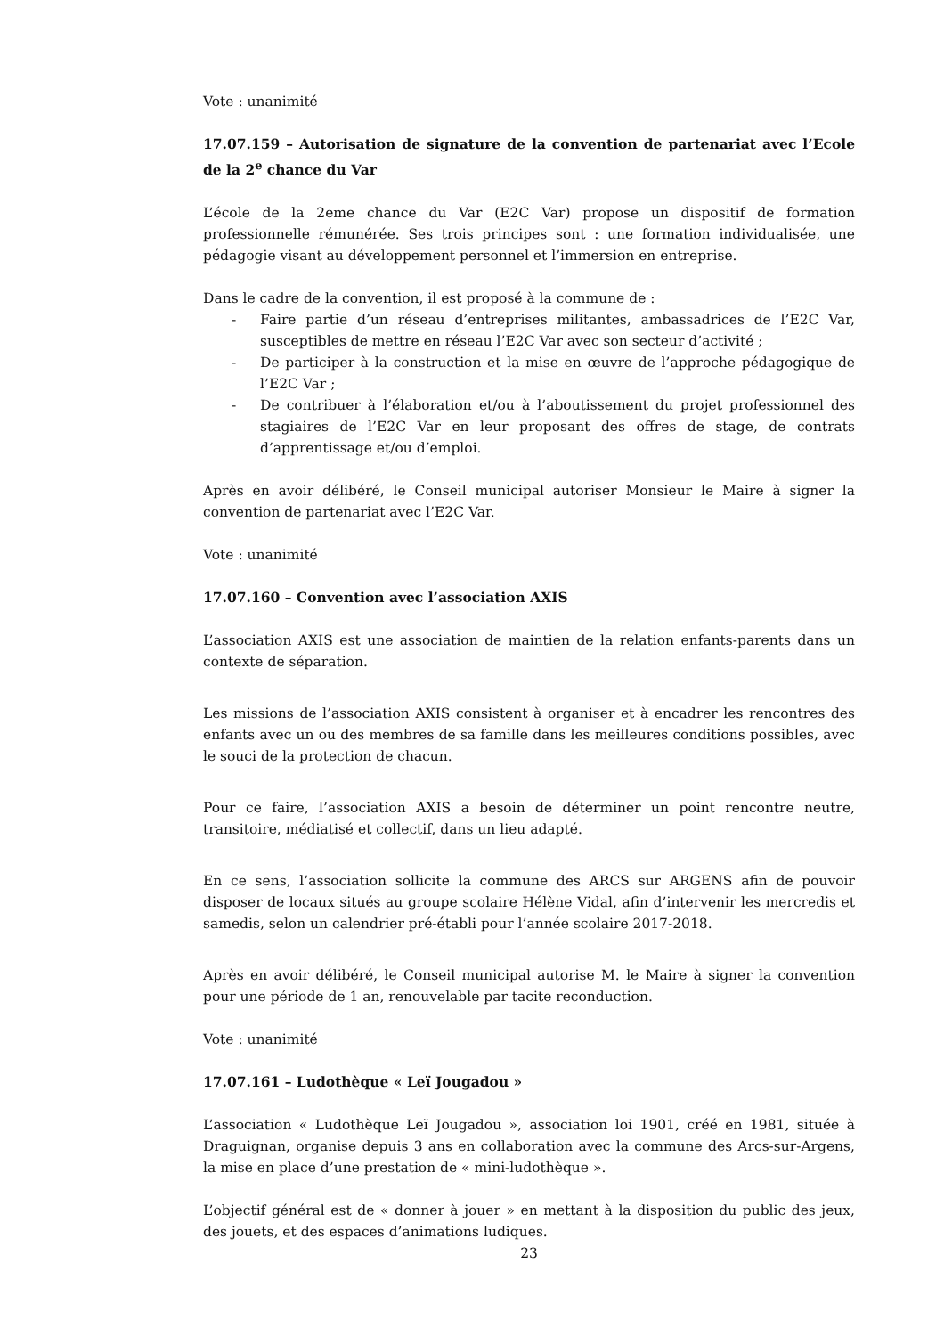Vote : unanimité
17.07.159 – Autorisation de signature de la convention de partenariat avec l’Ecole de la 2<sup>e</sup> chance du Var
L’école de la 2eme chance du Var (E2C Var) propose un dispositif de formation professionnelle rémunérée. Ses trois principes sont : une formation individualisée, une pédagogie visant au développement personnel et l’immersion en entreprise.
Dans le cadre de la convention, il est proposé à la commune de :
- Faire partie d’un réseau d’entreprises militantes, ambassadrices de l’E2C Var, susceptibles de mettre en réseau l’E2C Var avec son secteur d’activité ;
- De participer à la construction et la mise en œuvre de l’approche pédagogique de l’E2C Var ;
- De contribuer à l’élaboration et/ou à l’aboutissement du projet professionnel des stagiaires de l’E2C Var en leur proposant des offres de stage, de contrats d’apprentissage et/ou d’emploi.
Après en avoir délibéré, le Conseil municipal autoriser Monsieur le Maire à signer la convention de partenariat avec l’E2C Var.
Vote : unanimité
17.07.160 – Convention avec l’association AXIS
L’association AXIS est une association de maintien de la relation enfants-parents dans un contexte de séparation.
Les missions de l’association AXIS consistent à organiser et à encadrer les rencontres des enfants avec un ou des membres de sa famille dans les meilleures conditions possibles, avec le souci de la protection de chacun.
Pour ce faire, l’association AXIS a besoin de déterminer un point rencontre neutre, transitoire, médiatisé et collectif, dans un lieu adapté.
En ce sens, l’association sollicite la commune des ARCS sur ARGENS afin de pouvoir disposer de locaux situés au groupe scolaire Hélène Vidal, afin d’intervenir les mercredis et samedis, selon un calendrier pré-établi pour l’année scolaire 2017-2018.
Après en avoir délibéré, le Conseil municipal autorise M. le Maire à signer la convention pour une période de 1 an, renouvelable par tacite reconduction.
Vote : unanimité
17.07.161 – Ludothèque « Leï Jougadou »
L’association « Ludothèque Leï Jougadou », association loi 1901, créé en 1981, située à Draguignan, organise depuis 3 ans en collaboration avec la commune des Arcs-sur-Argens, la mise en place d’une prestation de « mini-ludothèque ».
L’objectif général est de « donner à jouer » en mettant à la disposition du public des jeux, des jouets, et des espaces d’animations ludiques.
23